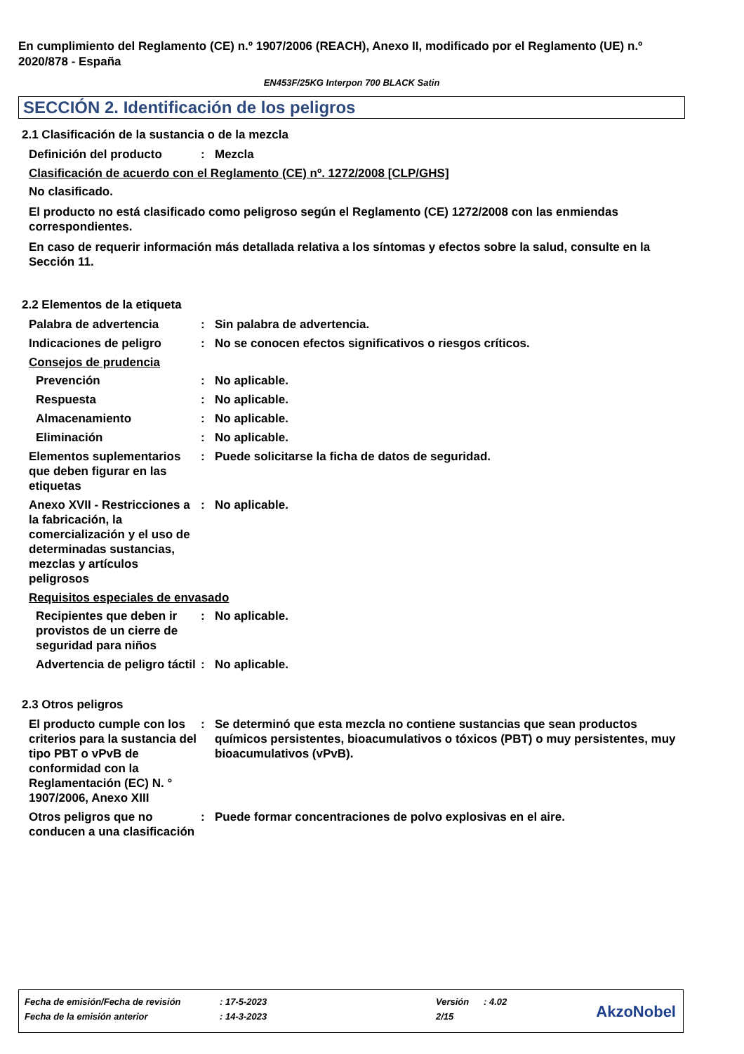En cumplimiento del Reglamento (CE) n.º 1907/2006 (REACH), Anexo II, modificado por el Reglamento (UE) n.º 2020/878 - España
EN453F/25KG Interpon 700 BLACK Satin
SECCIÓN 2. Identificación de los peligros
2.1 Clasificación de la sustancia o de la mezcla
Definición del producto : Mezcla
Clasificación de acuerdo con el Reglamento (CE) nº. 1272/2008 [CLP/GHS]
No clasificado.
El producto no está clasificado como peligroso según el Reglamento (CE) 1272/2008 con las enmiendas correspondientes.
En caso de requerir información más detallada relativa a los síntomas y efectos sobre la salud, consulte en la Sección 11.
2.2 Elementos de la etiqueta
Palabra de advertencia : Sin palabra de advertencia.
Indicaciones de peligro : No se conocen efectos significativos o riesgos críticos.
Consejos de prudencia
Prevención : No aplicable.
Respuesta : No aplicable.
Almacenamiento : No aplicable.
Eliminación : No aplicable.
Elementos suplementarios que deben figurar en las etiquetas
: Puede solicitarse la ficha de datos de seguridad.
Anexo XVII - Restricciones a la fabricación, la comercialización y el uso de determinadas sustancias, mezclas y artículos peligrosos
: No aplicable.
Requisitos especiales de envasado
Recipientes que deben ir provistos de un cierre de seguridad para niños
: No aplicable.
Advertencia de peligro táctil
: No aplicable.
2.3 Otros peligros
El producto cumple con los criterios para la sustancia del tipo PBT o vPvB de conformidad con la Reglamentación (EC) N. ° 1907/2006, Anexo XIII
: Se determinó que esta mezcla no contiene sustancias que sean productos químicos persistentes, bioacumulativos o tóxicos (PBT) o muy persistentes, muy bioacumulativos (vPvB).
Otros peligros que no conducen a una clasificación
: Puede formar concentraciones de polvo explosivas en el aire.
| Fecha de emisión/Fecha de revisión | : 17-5-2023 | Versión | : 4.02 |
| Fecha de la emisión anterior | : 14-3-2023 | 2/15 | |
AkzoNobel